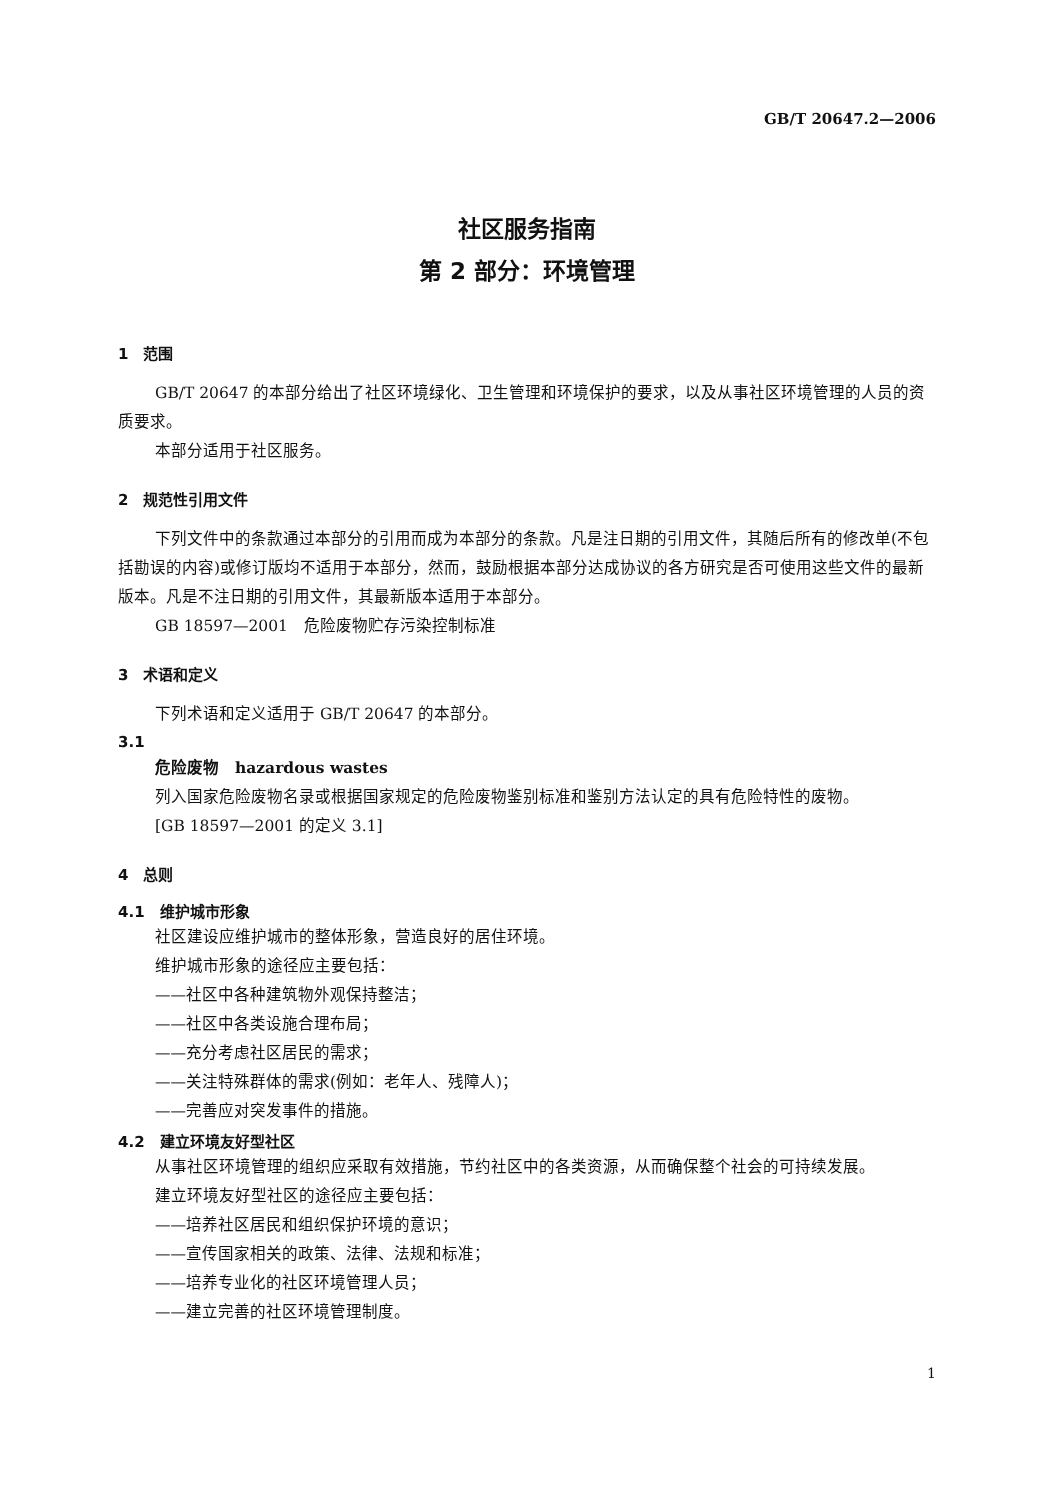GB/T 20647.2—2006
社区服务指南
第 2 部分：环境管理
1　范围
GB/T 20647 的本部分给出了社区环境绿化、卫生管理和环境保护的要求，以及从事社区环境管理的人员的资质要求。
本部分适用于社区服务。
2　规范性引用文件
下列文件中的条款通过本部分的引用而成为本部分的条款。凡是注日期的引用文件，其随后所有的修改单(不包括勘误的内容)或修订版均不适用于本部分，然而，鼓励根据本部分达成协议的各方研究是否可使用这些文件的最新版本。凡是不注日期的引用文件，其最新版本适用于本部分。
GB 18597—2001　危险废物贮存污染控制标准
3　术语和定义
下列术语和定义适用于 GB/T 20647 的本部分。
3.1
危险废物　hazardous wastes
列入国家危险废物名录或根据国家规定的危险废物鉴别标准和鉴别方法认定的具有危险特性的废物。
[GB 18597—2001 的定义 3.1]
4　总则
4.1　维护城市形象
社区建设应维护城市的整体形象，营造良好的居住环境。
维护城市形象的途径应主要包括：
——社区中各种建筑物外观保持整洁；
——社区中各类设施合理布局；
——充分考虑社区居民的需求；
——关注特殊群体的需求(例如：老年人、残障人)；
——完善应对突发事件的措施。
4.2　建立环境友好型社区
从事社区环境管理的组织应采取有效措施，节约社区中的各类资源，从而确保整个社会的可持续发展。
建立环境友好型社区的途径应主要包括：
——培养社区居民和组织保护环境的意识；
——宣传国家相关的政策、法律、法规和标准；
——培养专业化的社区环境管理人员；
——建立完善的社区环境管理制度。
1